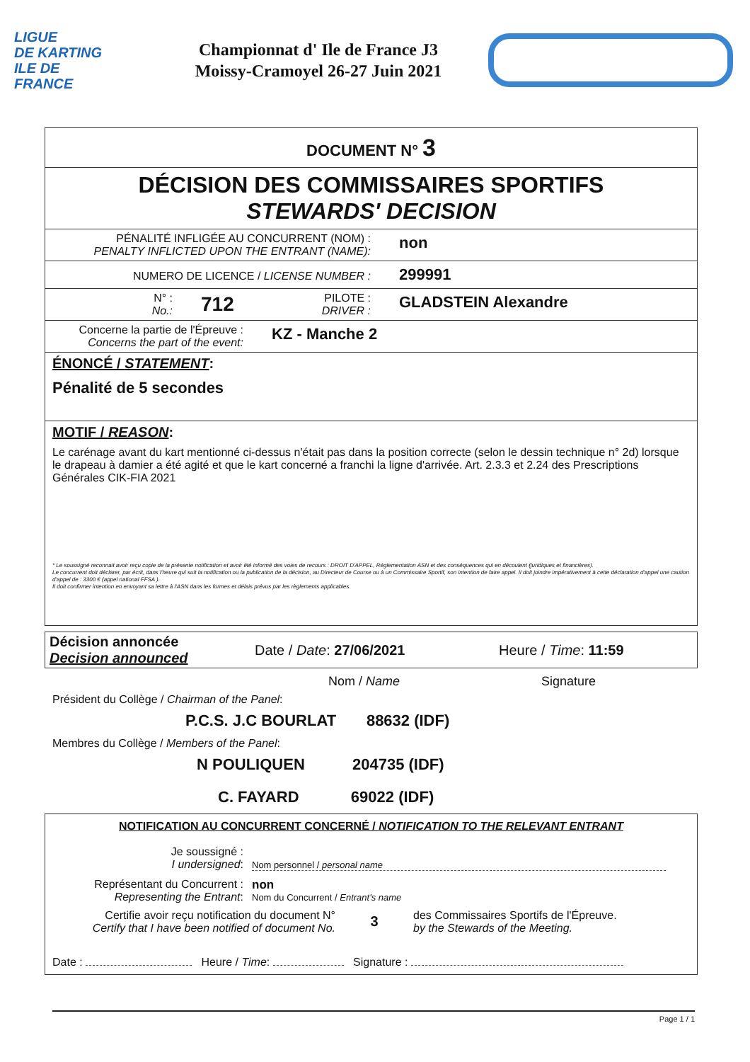LIGUE
DE KARTING
ILE DE
FRANCE
Championnat d' Ile de France J3
Moissy-Cramoyel 26-27 Juin 2021
DOCUMENT N° 3
DÉCISION DES COMMISSAIRES SPORTIFS
STEWARDS' DECISION
PÉNALITÉ INFLIGÉE AU CONCURRENT (NOM) :
PENALTY INFLICTED UPON THE ENTRANT (NAME):
non
NUMERO DE LICENCE / LICENSE NUMBER :
299991
N° :
No.:
712
PILOTE :
DRIVER :
GLADSTEIN Alexandre
Concerne la partie de l'Épreuve :
Concerns the part of the event:
KZ - Manche 2
ÉNONCÉ / STATEMENT:
Pénalité de 5 secondes
MOTIF / REASON:
Le carénage avant du kart mentionné ci-dessus n'était pas dans la position correcte (selon le dessin technique n° 2d) lorsque le drapeau à damier a été agité et que le kart concerné a franchi la ligne d'arrivée. Art. 2.3.3 et 2.24 des Prescriptions Générales CIK-FIA 2021
* Le soussigné reconnait avoir reçu copie de la présente notification et avoir été informé des voies de recours : DROIT D'APPEL, Réglementation ASN et des conséquences qui en découlent (juridiques et financières).
Le concurrent doit déclarer, par écrit, dans l'heure qui suit la notification ou la publication de la décision, au Directeur de Course ou à un Commissaire Sportif, son intention de faire appel. Il doit joindre impérativement à cette déclaration d'appel une caution d'appel de : 3300 € (appel national FFSA ).
Il doit confirmer intention en envoyant sa lettre à l'ASN dans les formes et délais prévus par les règlements applicables.
Décision annoncée
Decision announced
Date / Date: 27/06/2021 Heure / Time: 11:59
Nom / Name Signature
Président du Collège / Chairman of the Panel:
P.C.S. J.C BOURLAT 88632 (IDF)
Membres du Collège / Members of the Panel:
N POULIQUEN 204735 (IDF)
C. FAYARD 69022 (IDF)
NOTIFICATION AU CONCURRENT CONCERNÉ / NOTIFICATION TO THE RELEVANT ENTRANT
Je soussigné :
I undersigned:
Nom personnel / personal name
Représentant du Concurrent :
Representing the Entrant:
non
Nom du Concurrent / Entrant's name
Certifie avoir reçu notification du document N°
Certify that I have been notified of document No.
3
des Commissaires Sportifs de l'Épreuve.
by the Stewards of the Meeting.
Date : Heure / Time: Signature :
Page 1 / 1